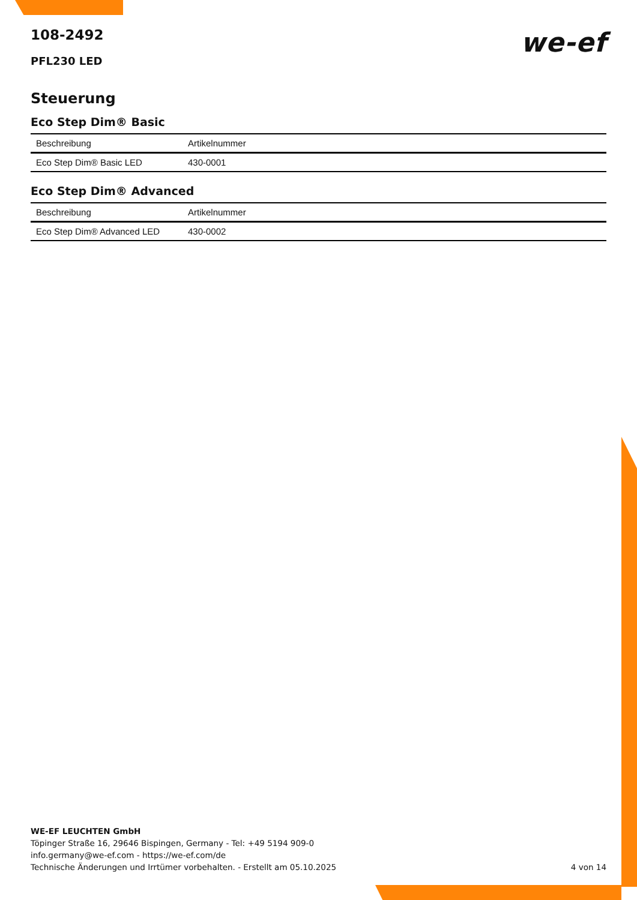108-2492
PFL230 LED
we-ef
Steuerung
Eco Step Dim® Basic
| Beschreibung | Artikelnummer |
| --- | --- |
| Eco Step Dim® Basic LED | 430-0001 |
Eco Step Dim® Advanced
| Beschreibung | Artikelnummer |
| --- | --- |
| Eco Step Dim® Advanced LED | 430-0002 |
WE-EF LEUCHTEN GmbH
Töpinger Straße 16, 29646 Bispingen, Germany - Tel: +49 5194 909-0
info.germany@we-ef.com - https://we-ef.com/de
Technische Änderungen und Irrtümer vorbehalten. - Erstellt am 05.10.2025 4 von 14